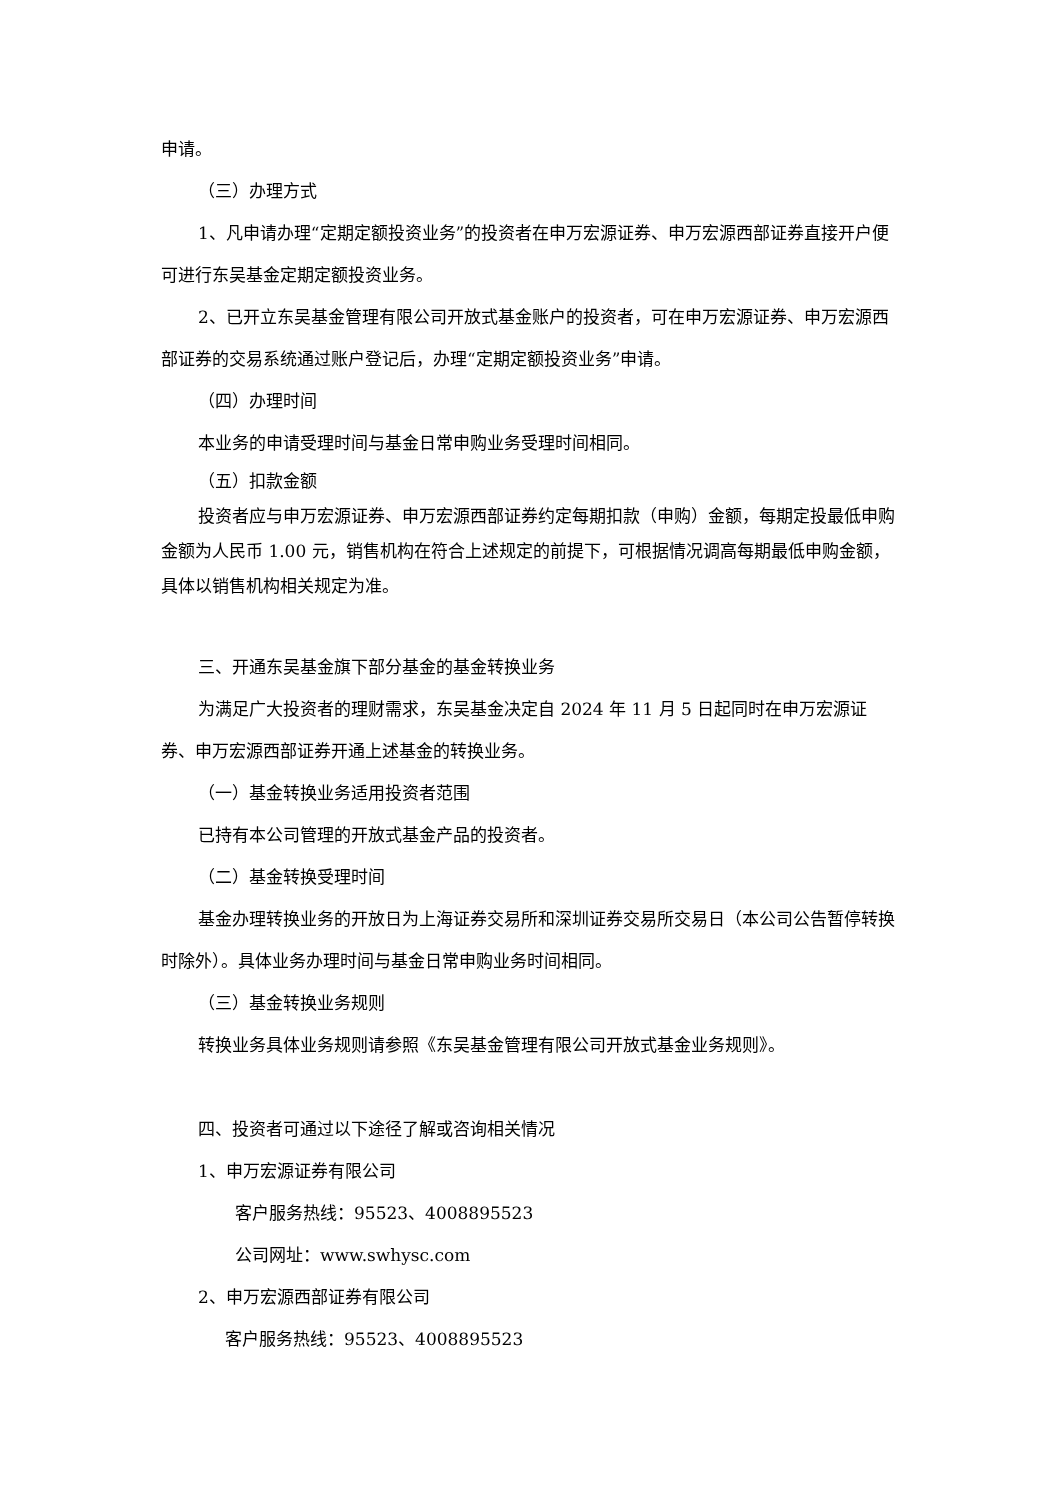申请。
（三）办理方式
1、凡申请办理“定期定额投资业务”的投资者在申万宏源证券、申万宏源西部证券直接开户便可进行东吴基金定期定额投资业务。
2、已开立东吴基金管理有限公司开放式基金账户的投资者，可在申万宏源证券、申万宏源西部证券的交易系统通过账户登记后，办理“定期定额投资业务”申请。
（四）办理时间
本业务的申请受理时间与基金日常申购业务受理时间相同。
（五）扣款金额
投资者应与申万宏源证券、申万宏源西部证券约定每期扣款（申购）金额，每期定投最低申购金额为人民币 1.00 元，销售机构在符合上述规定的前提下，可根据情况调高每期最低申购金额，具体以销售机构相关规定为准。
三、开通东吴基金旗下部分基金的基金转换业务
为满足广大投资者的理财需求，东吴基金决定自 2024 年 11 月 5 日起同时在申万宏源证券、申万宏源西部证券开通上述基金的转换业务。
（一）基金转换业务适用投资者范围
已持有本公司管理的开放式基金产品的投资者。
（二）基金转换受理时间
基金办理转换业务的开放日为上海证券交易所和深圳证券交易所交易日（本公司公告暂停转换时除外）。具体业务办理时间与基金日常申购业务时间相同。
（三）基金转换业务规则
转换业务具体业务规则请参照《东吴基金管理有限公司开放式基金业务规则》。
四、投资者可通过以下途径了解或咨询相关情况
1、申万宏源证券有限公司
客户服务热线：95523、4008895523
公司网址：www.swhysc.com
2、申万宏源西部证券有限公司
客户服务热线：95523、4008895523